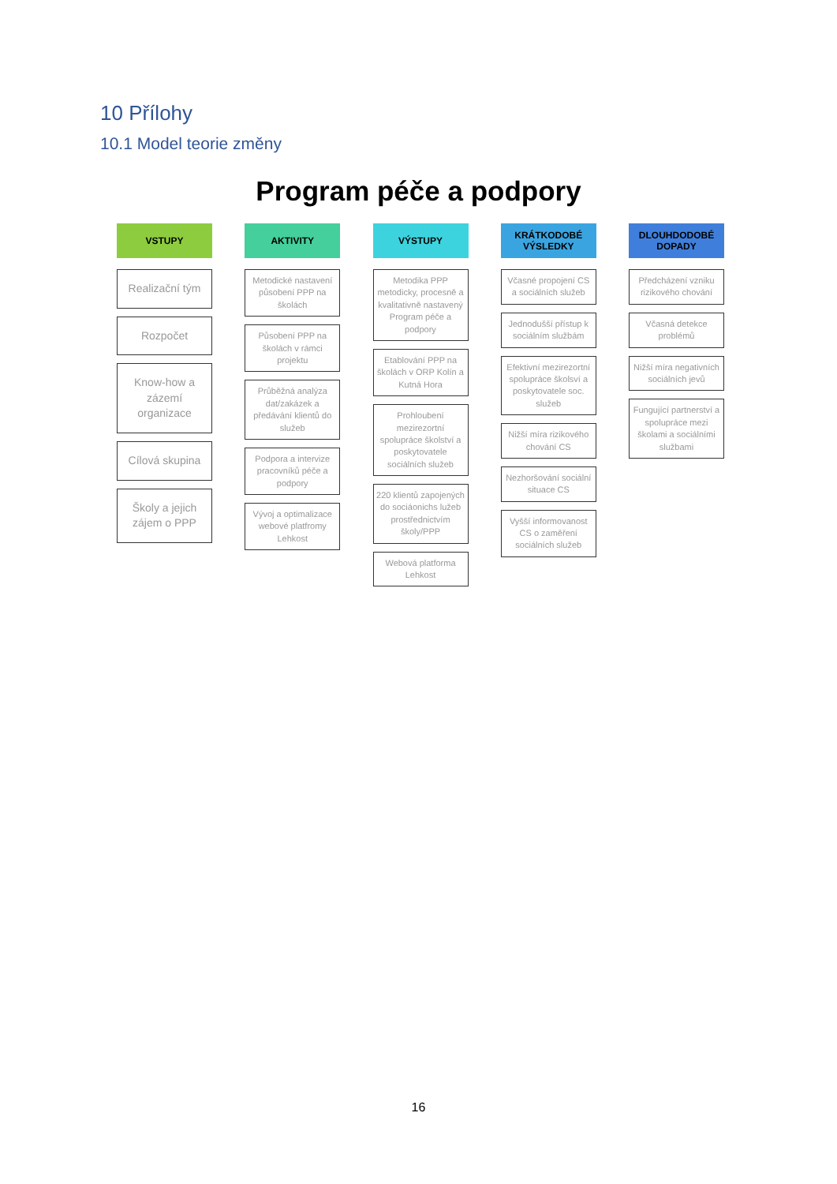10 Přílohy
10.1 Model teorie změny
Program péče a podpory
VSTUPY
Realizační tým
Rozpočet
Know-how a zázemí organizace
Cílová skupina
Školy a jejich zájem o PPP
AKTIVITY
Metodické nastavení působení PPP na školách
Působení PPP na školách v rámci projektu
Průběžná analýza dat/zakázek a předávání klientů do služeb
Podpora a intervize pracovníků péče a podpory
Vývoj a optimalizace webové platfromy Lehkost
VÝSTUPY
Metodika PPP metodicky, procesně a kvalitativně nastavený Program péče a podpory
Etablování PPP na školách v ORP Kolín a Kutná Hora
Prohloubení mezirezortní spolupráce školství a poskytovatele sociálních služeb
220 klientů zapojených do sociáonichs lužeb prostřednictvím školy/PPP
Webová platforma Lehkost
KRÁTKODOBÉ VÝSLEDKY
Včasné propojení CS a sociálních služeb
Jednodušší přístup k sociálním službám
Efektivní mezirezortní spolupráce školsví a poskytovatele soc. služeb
Nižší míra rizikového chování CS
Nezhoršování sociální situace CS
Vyšší informovanost CS o zaměření sociálních služeb
DLOUHDODOBÉ DOPADY
Předcházení vzniku rizikového chování
Včasná detekce problémů
Nižší míra negativních sociálních jevů
Fungující partnerství a spolupráce mezi školami a sociálními službami
16